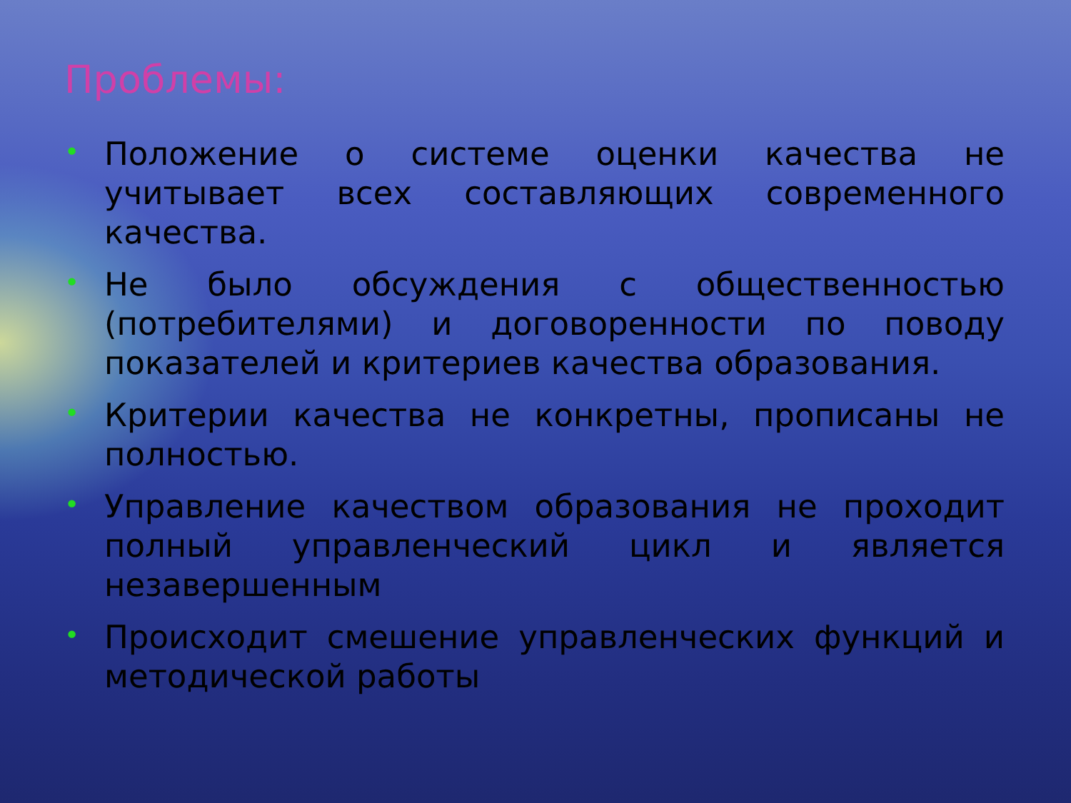Проблемы:
• Положение о системе оценки качества не учитывает всех составляющих современного качества.
• Не было обсуждения с общественностью (потребителями) и договоренности по поводу показателей и критериев качества образования.
• Критерии качества не конкретны, прописаны не полностью.
• Управление качеством образования не проходит полный управленческий цикл и является незавершенным
• Происходит смешение управленческих функций и методической работы